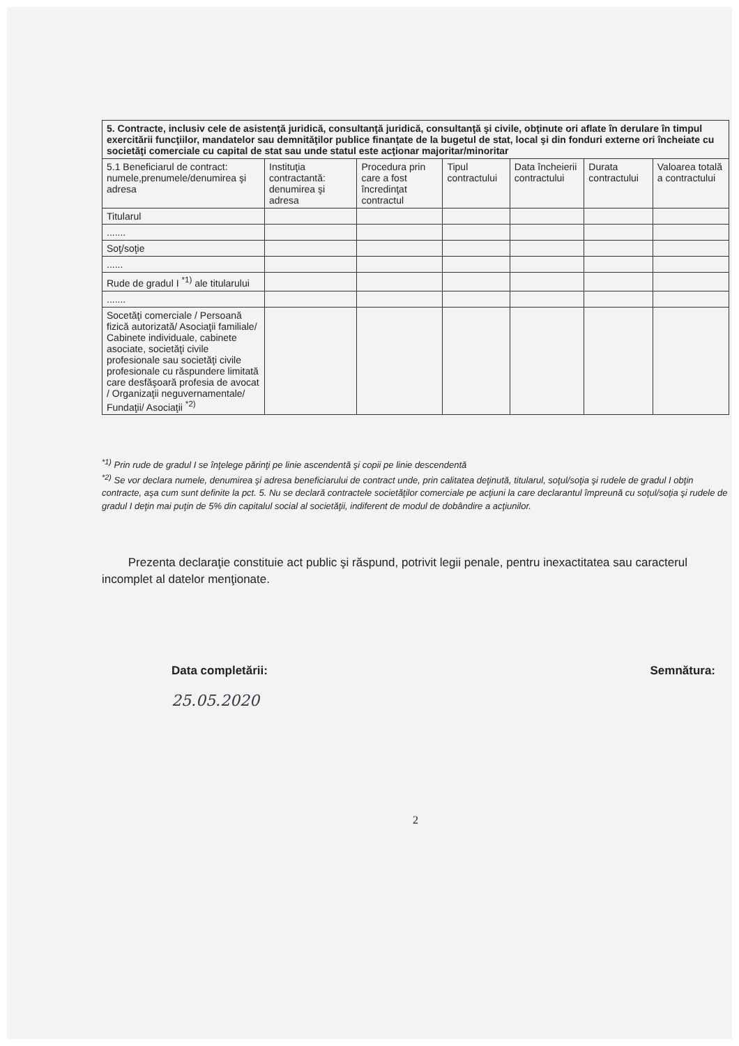| 5. Contracte, inclusiv cele de asistenţă juridică, consultanţă juridică, consultanţă şi civile, obţinute ori aflate în derulare în timpul exercitării funcţiilor, mandatelor sau demnităţilor publice finanţate de la bugetul de stat, local şi din fonduri externe ori încheiate cu societăţi comerciale cu capital de stat sau unde statul este acţionar majoritar/minoritar | | | | | | |
| --- | --- | --- | --- | --- | --- | --- |
| 5.1 Beneficiarul de contract: numele,prenumele/denumirea şi adresa | Instituţia contractantă: denumirea şi adresa | Procedura prin care a fost încredinţat contractul | Tipul contractului | Data încheierii contractului | Durata contractului | Valoarea totală a contractului |
| Titularul | | | | | | |
| ....... | | | | | | |
| Soţ/soţie | | | | | | |
| ...... | | | | | | |
| Rude de gradul I <sup>*1)</sup> ale titularului | | | | | | |
| ....... | | | | | | |
| Socetăţi comerciale / Persoană fizică autorizată/ Asociaţii familiale/ Cabinete individuale, cabinete asociate, societăţi civile profesionale sau societăţi civile profesionale cu răspundere limitată care desfăşoară profesia de avocat / Organizaţii neguvernamentale/ Fundaţii/ Asociaţii <sup>*2)</sup> | | | | | | |
<sup>*1)</sup> Prin rude de gradul I se înţelege părinţi pe linie ascendentă şi copii pe linie descendentă
<sup>*2)</sup> Se vor declara numele, denumirea şi adresa beneficiarului de contract unde, prin calitatea deţinută, titularul, soţul/soţia şi rudele de gradul I obţin contracte, aşa cum sunt definite la pct. 5. Nu se declară contractele societăţilor comerciale pe acţiuni la care declarantul împreună cu soţul/soţia şi rudele de gradul I deţin mai puţin de 5% din capitalul social al societăţii, indiferent de modul de dobândire a acţiunilor.
Prezenta declaraţie constituie act public şi răspund, potrivit legii penale, pentru inexactitatea sau caracterul incomplet al datelor menţionate.
Data completării: Semnătura:
25.05.2020
2